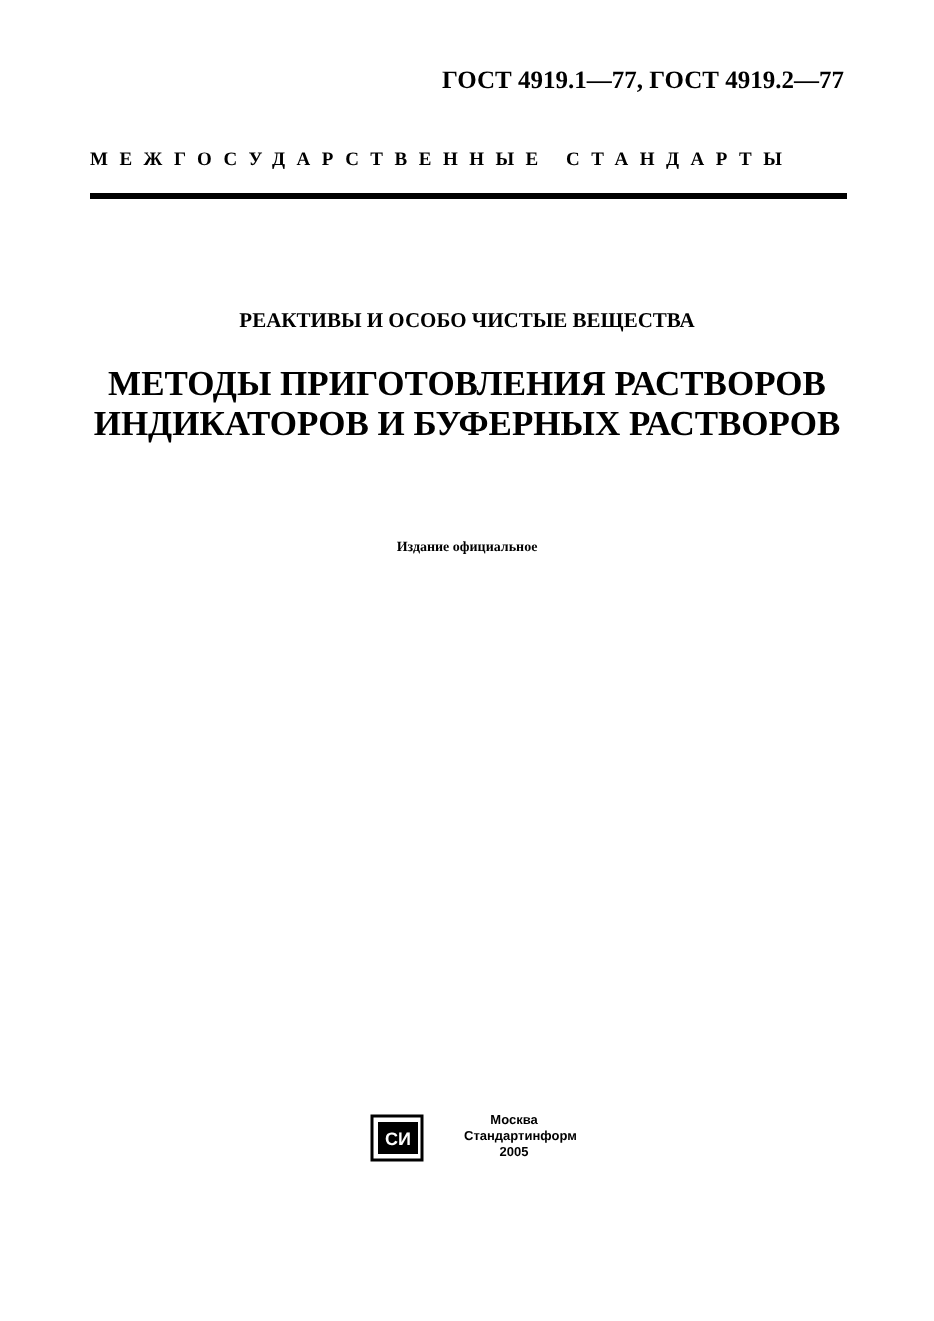ГОСТ 4919.1—77, ГОСТ 4919.2—77
МЕЖГОСУДАРСТВЕННЫЕ СТАНДАРТЫ
РЕАКТИВЫ И ОСОБО ЧИСТЫЕ ВЕЩЕСТВА
МЕТОДЫ ПРИГОТОВЛЕНИЯ РАСТВОРОВ
ИНДИКАТОРОВ И БУФЕРНЫХ РАСТВОРОВ
Издание официальное
СИ
Москва
Стандартинформ
2005